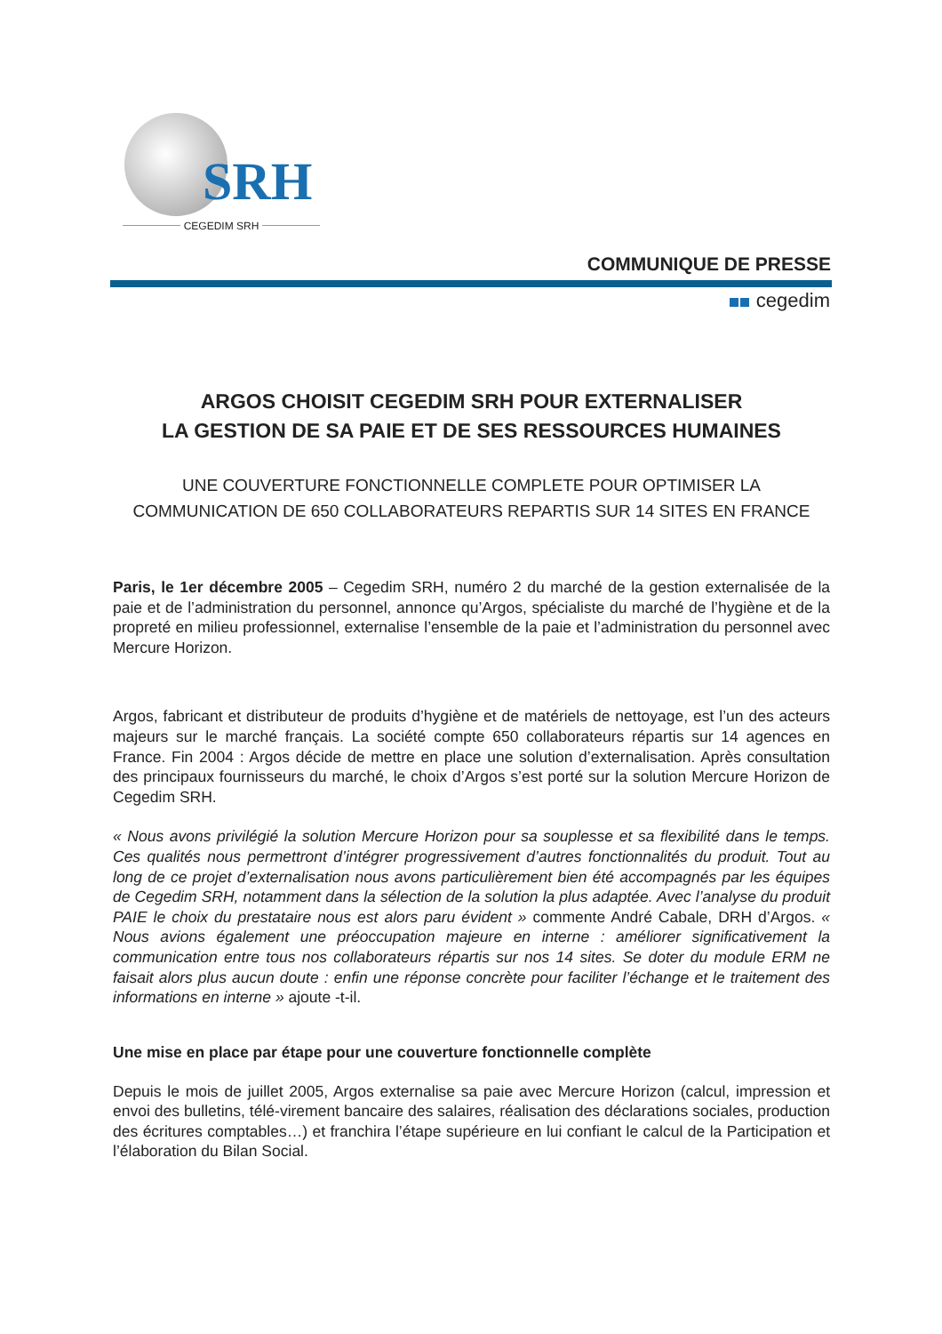SRH
CEGEDIM SRH
COMMUNIQUE DE PRESSE
cegedim
ARGOS CHOISIT CEGEDIM SRH POUR EXTERNALISER
LA GESTION DE SA PAIE ET DE SES RESSOURCES HUMAINES
UNE COUVERTURE FONCTIONNELLE COMPLETE POUR OPTIMISER LA COMMUNICATION DE 650 COLLABORATEURS REPARTIS SUR 14 SITES EN FRANCE
Paris, le 1er décembre 2005 – Cegedim SRH, numéro 2 du marché de la gestion externalisée de la paie et de l’administration du personnel, annonce qu’Argos, spécialiste du marché de l’hygiène et de la propreté en milieu professionnel, externalise l’ensemble de la paie et l’administration du personnel avec Mercure Horizon.
Argos, fabricant et distributeur de produits d’hygiène et de matériels de nettoyage, est l’un des acteurs majeurs sur le marché français. La société compte 650 collaborateurs répartis sur 14 agences en France. Fin 2004 : Argos décide de mettre en place une solution d’externalisation. Après consultation des principaux fournisseurs du marché, le choix d’Argos s’est porté sur la solution Mercure Horizon de Cegedim SRH.
« Nous avons privilégié la solution Mercure Horizon pour sa souplesse et sa flexibilité dans le temps. Ces qualités nous permettront d’intégrer progressivement d’autres fonctionnalités du produit. Tout au long de ce projet d’externalisation nous avons particulièrement bien été accompagnés par les équipes de Cegedim SRH, notamment dans la sélection de la solution la plus adaptée. Avec l’analyse du produit PAIE le choix du prestataire nous est alors paru évident » commente André Cabale, DRH d’Argos. « Nous avions également une préoccupation majeure en interne : améliorer significativement la communication entre tous nos collaborateurs répartis sur nos 14 sites. Se doter du module ERM ne faisait alors plus aucun doute : enfin une réponse concrète pour faciliter l’échange et le traitement des informations en interne » ajoute -t-il.
Une mise en place par étape pour une couverture fonctionnelle complète
Depuis le mois de juillet 2005, Argos externalise sa paie avec Mercure Horizon (calcul, impression et envoi des bulletins, télé-virement bancaire des salaires, réalisation des déclarations sociales, production des écritures comptables…) et franchira l’étape supérieure en lui confiant le calcul de la Participation et l’élaboration du Bilan Social.